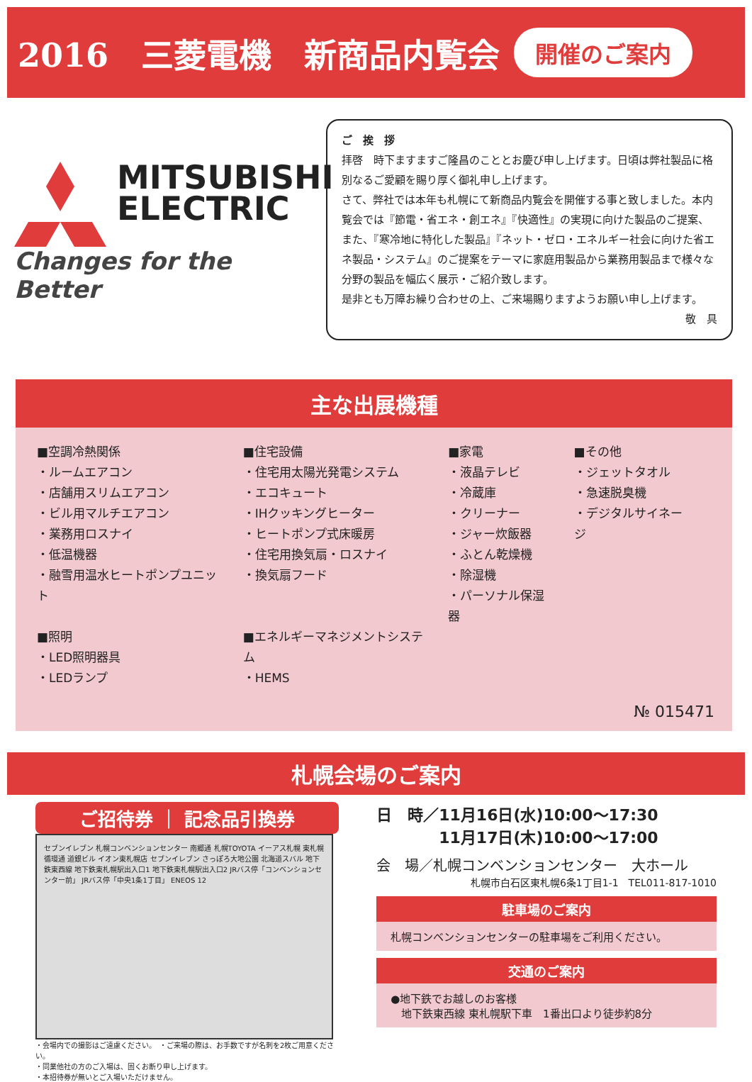2016　三菱電機　新商品内覧会 開催のご案内
MITSUBISHI
ELECTRIC
Changes for the Better
ご　挨　拶
拝啓　時下ますますご隆昌のこととお慶び申し上げます。日頃は弊社製品に格別なるご愛顧を賜り厚く御礼申し上げます。
さて、弊社では本年も札幌にて新商品内覧会を開催する事と致しました。本内覧会では『節電・省エネ・創エネ』『快適性』の実現に向けた製品のご提案、また、『寒冷地に特化した製品』『ネット・ゼロ・エネルギー社会に向けた省エネ製品・システム』のご提案をテーマに家庭用製品から業務用製品まで様々な分野の製品を幅広く展示・ご紹介致します。
是非とも万障お繰り合わせの上、ご来場賜りますようお願い申し上げます。
敬　具
主な出展機種
■空調冷熱関係
・ルームエアコン
・店舗用スリムエアコン
・ビル用マルチエアコン
・業務用ロスナイ
・低温機器
・融雪用温水ヒートポンプユニット
■照明
・LED照明器具
・LEDランプ
■住宅設備
・住宅用太陽光発電システム
・エコキュート
・IHクッキングヒーター
・ヒートポンプ式床暖房
・住宅用換気扇・ロスナイ
・換気扇フード
■エネルギーマネジメントシステム
・HEMS
■家電
・液晶テレビ
・冷蔵庫
・クリーナー
・ジャー炊飯器
・ふとん乾燥機
・除湿機
・パーソナル保湿器
■その他
・ジェットタオル
・急速脱臭機
・デジタルサイネージ
№ 015471
札幌会場のご案内
ご招待券 ｜ 記念品引換券
セブンイレブン 札幌コンベンションセンター 南郷通 札幌TOYOTA イーアス札幌 東札幌循環通 道銀ビル イオン東札幌店 セブンイレブン さっぽろ大地公園 北海道スバル 地下鉄東西線 地下鉄東札幌駅出入口1 地下鉄東札幌駅出入口2 JRバス停「コンベンションセンター前」 JRバス停「中央1条1丁目」 ENEOS 12
・会場内での撮影はご遠慮ください。　・ご来場の際は、お手数ですが名刺を2枚ご用意ください。
・同業他社の方のご入場は、固くお断り申し上げます。
・本招待券が無いとご入場いただけません。
日　時／11月16日(水)10:00～17:30
　　　　11月17日(木)10:00～17:00
会　場／札幌コンベンションセンター　大ホール
札幌市白石区東札幌6条1丁目1-1　TEL011-817-1010
駐車場のご案内
札幌コンベンションセンターの駐車場をご利用ください。
交通のご案内
●地下鉄でお越しのお客様
　地下鉄東西線 東札幌駅下車　1番出口より徒歩約8分